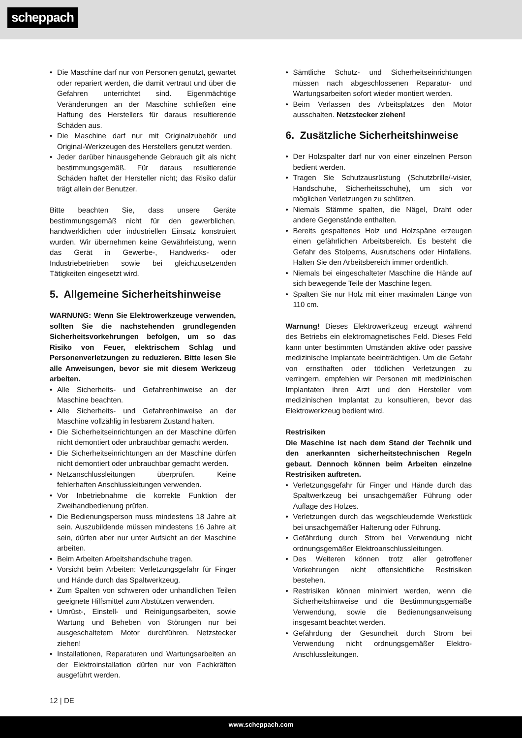scheppach
Die Maschine darf nur von Personen genutzt, gewartet oder repariert werden, die damit vertraut und über die Gefahren unterrichtet sind. Eigenmächtige Veränderungen an der Maschine schließen eine Haftung des Herstellers für daraus resultierende Schäden aus.
Die Maschine darf nur mit Originalzubehör und Original-Werkzeugen des Herstellers genutzt werden.
Jeder darüber hinausgehende Gebrauch gilt als nicht bestimmungsgemäß. Für daraus resultierende Schäden haftet der Hersteller nicht; das Risiko dafür trägt allein der Benutzer.
Bitte beachten Sie, dass unsere Geräte bestimmungsgemäß nicht für den gewerblichen, handwerklichen oder industriellen Einsatz konstruiert wurden. Wir übernehmen keine Gewährleistung, wenn das Gerät in Gewerbe-, Handwerks- oder Industriebetrieben sowie bei gleichzusetzenden Tätigkeiten eingesetzt wird.
5. Allgemeine Sicherheitshinweise
WARNUNG: Wenn Sie Elektrowerkzeuge verwenden, sollten Sie die nachstehenden grundlegenden Sicherheitsvorkehrungen befolgen, um so das Risiko von Feuer, elektrischem Schlag und Personenverletzungen zu reduzieren. Bitte lesen Sie alle Anweisungen, bevor sie mit diesem Werkzeug arbeiten.
Alle Sicherheits- und Gefahrenhinweise an der Maschine beachten.
Alle Sicherheits- und Gefahrenhinweise an der Maschine vollzählig in lesbarem Zustand halten.
Die Sicherheitseinrichtungen an der Maschine dürfen nicht demontiert oder unbrauchbar gemacht werden.
Die Sicherheitseinrichtungen an der Maschine dürfen nicht demontiert oder unbrauchbar gemacht werden.
Netzanschlussleitungen überprüfen. Keine fehlerhaften Anschlussleitungen verwenden.
Vor Inbetriebnahme die korrekte Funktion der Zweihandbedienung prüfen.
Die Bedienungsperson muss mindestens 18 Jahre alt sein. Auszubildende müssen mindestens 16 Jahre alt sein, dürfen aber nur unter Aufsicht an der Maschine arbeiten.
Beim Arbeiten Arbeitshandschuhe tragen.
Vorsicht beim Arbeiten: Verletzungsgefahr für Finger und Hände durch das Spaltwerkzeug.
Zum Spalten von schweren oder unhandlichen Teilen geeignete Hilfsmittel zum Abstützen verwenden.
Umrüst-, Einstell- und Reinigungsarbeiten, sowie Wartung und Beheben von Störungen nur bei ausgeschaltetem Motor durchführen. Netzstecker ziehen!
Installationen, Reparaturen und Wartungsarbeiten an der Elektroinstallation dürfen nur von Fachkräften ausgeführt werden.
Sämtliche Schutz- und Sicherheitseinrichtungen müssen nach abgeschlossenen Reparatur- und Wartungsarbeiten sofort wieder montiert werden.
Beim Verlassen des Arbeitsplatzes den Motor ausschalten. Netzstecker ziehen!
6. Zusätzliche Sicherheitshinweise
Der Holzspalter darf nur von einer einzelnen Person bedient werden.
Tragen Sie Schutzausrüstung (Schutzbrille/-visier, Handschuhe, Sicherheitsschuhe), um sich vor möglichen Verletzungen zu schützen.
Niemals Stämme spalten, die Nägel, Draht oder andere Gegenstände enthalten.
Bereits gespaltenes Holz und Holzspäne erzeugen einen gefährlichen Arbeitsbereich. Es besteht die Gefahr des Stolperns, Ausrutschens oder Hinfallens. Halten Sie den Arbeitsbereich immer ordentlich.
Niemals bei eingeschalteter Maschine die Hände auf sich bewegende Teile der Maschine legen.
Spalten Sie nur Holz mit einer maximalen Länge von 110 cm.
Warnung! Dieses Elektrowerkzeug erzeugt während des Betriebs ein elektromagnetisches Feld. Dieses Feld kann unter bestimmten Umständen aktive oder passive medizinische Implantate beeinträchtigen. Um die Gefahr von ernsthaften oder tödlichen Verletzungen zu verringern, empfehlen wir Personen mit medizinischen Implantaten ihren Arzt und den Hersteller vom medizinischen Implantat zu konsultieren, bevor das Elektrowerkzeug bedient wird.
Restrisiken
Die Maschine ist nach dem Stand der Technik und den anerkannten sicherheitstechnischen Regeln gebaut. Dennoch können beim Arbeiten einzelne Restrisiken auftreten.
Verletzungsgefahr für Finger und Hände durch das Spaltwerkzeug bei unsachgemäßer Führung oder Auflage des Holzes.
Verletzungen durch das wegschleudernde Werkstück bei unsachgemäßer Halterung oder Führung.
Gefährdung durch Strom bei Verwendung nicht ordnungsgemäßer Elektroanschlussleitungen.
Des Weiteren können trotz aller getroffener Vorkehrungen nicht offensichtliche Restrisiken bestehen.
Restrisiken können minimiert werden, wenn die Sicherheitshinweise und die Bestimmungsgemäße Verwendung, sowie die Bedienungsanweisung insgesamt beachtet werden.
Gefährdung der Gesundheit durch Strom bei Verwendung nicht ordnungsgemäßer Elektro-Anschlussleitungen.
12 | DE
www.scheppach.com